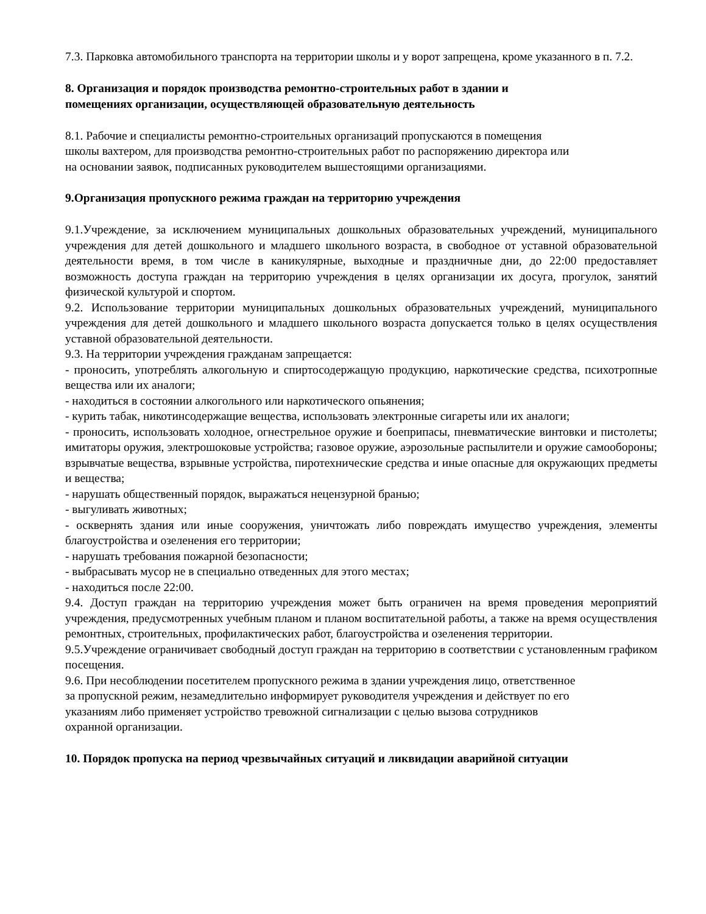7.3. Парковка автомобильного транспорта на территории школы и у ворот запрещена, кроме указанного в п. 7.2.
8. Организация и порядок производства ремонтно-строительных работ в здании и
помещениях организации, осуществляющей образовательную деятельность
8.1. Рабочие и специалисты ремонтно-строительных организаций пропускаются в помещения
школы вахтером, для производства ремонтно-строительных работ по распоряжению директора или
на основании заявок, подписанных руководителем вышестоящими организациями.
9.Организация пропускного режима граждан на территорию учреждения
9.1.Учреждение, за исключением муниципальных дошкольных образовательных учреждений, муниципального учреждения для детей дошкольного и младшего школьного возраста, в свободное от уставной образовательной деятельности время, в том числе в каникулярные, выходные и праздничные дни, до 22:00 предоставляет возможность доступа граждан на территорию учреждения в целях организации их досуга, прогулок, занятий физической культурой и спортом.
9.2. Использование территории муниципальных дошкольных образовательных учреждений, муниципального учреждения для детей дошкольного и младшего школьного возраста допускается только в целях осуществления уставной образовательной деятельности.
9.3. На территории учреждения гражданам запрещается:
- проносить, употреблять алкогольную и спиртосодержащую продукцию, наркотические средства, психотропные вещества или их аналоги;
- находиться в состоянии алкогольного или наркотического опьянения;
- курить табак, никотинсодержащие вещества, использовать электронные сигареты или их аналоги;
- проносить, использовать холодное, огнестрельное оружие и боеприпасы, пневматические винтовки и пистолеты; имитаторы оружия, электрошоковые устройства; газовое оружие, аэрозольные распылители и оружие самообороны; взрывчатые вещества, взрывные устройства, пиротехнические средства и иные опасные для окружающих предметы и вещества;
- нарушать общественный порядок, выражаться нецензурной бранью;
- выгуливать животных;
- осквернять здания или иные сооружения, уничтожать либо повреждать имущество учреждения, элементы благоустройства и озеленения его территории;
- нарушать требования пожарной безопасности;
- выбрасывать мусор не в специально отведенных для этого местах;
- находиться после 22:00.
9.4. Доступ граждан на территорию учреждения может быть ограничен на время проведения мероприятий учреждения, предусмотренных учебным планом и планом воспитательной работы, а также на время осуществления ремонтных, строительных, профилактических работ, благоустройства и озеленения территории.
9.5.Учреждение ограничивает свободный доступ граждан на территорию в соответствии с установленным графиком посещения.
9.6. При несоблюдении посетителем пропускного режима в здании учреждения лицо, ответственное
за пропускной режим, незамедлительно информирует руководителя учреждения и действует по его
указаниям либо применяет устройство тревожной сигнализации с целью вызова сотрудников
охранной организации.
10. Порядок пропуска на период чрезвычайных ситуаций и ликвидации аварийной ситуации